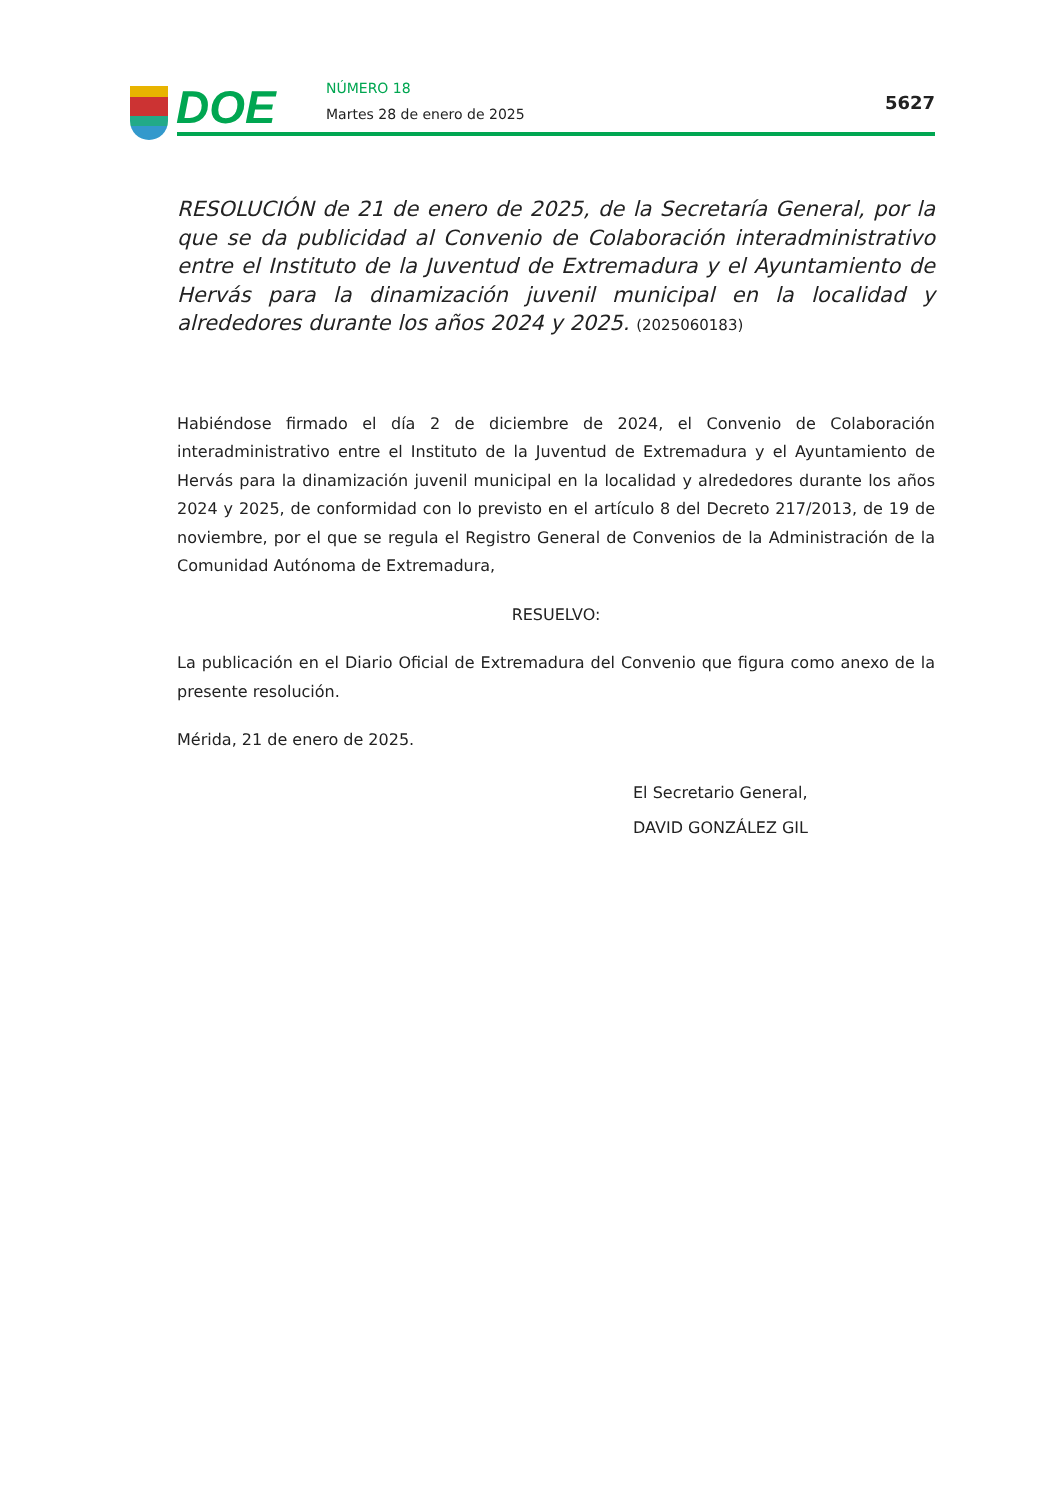DOE NÚMERO 18
Martes 28 de enero de 2025
5627
RESOLUCIÓN de 21 de enero de 2025, de la Secretaría General, por la que se da publicidad al Convenio de Colaboración interadministrativo entre el Instituto de la Juventud de Extremadura y el Ayuntamiento de Hervás para la dinamización juvenil municipal en la localidad y alrededores durante los años 2024 y 2025. (2025060183)
Habiéndose firmado el día 2 de diciembre de 2024, el Convenio de Colaboración interadministrativo entre el Instituto de la Juventud de Extremadura y el Ayuntamiento de Hervás para la dinamización juvenil municipal en la localidad y alrededores durante los años 2024 y 2025, de conformidad con lo previsto en el artículo 8 del Decreto 217/2013, de 19 de noviembre, por el que se regula el Registro General de Convenios de la Administración de la Comunidad Autónoma de Extremadura,
RESUELVO:
La publicación en el Diario Oficial de Extremadura del Convenio que figura como anexo de la presente resolución.
Mérida, 21 de enero de 2025.
El Secretario General,
DAVID GONZÁLEZ GIL